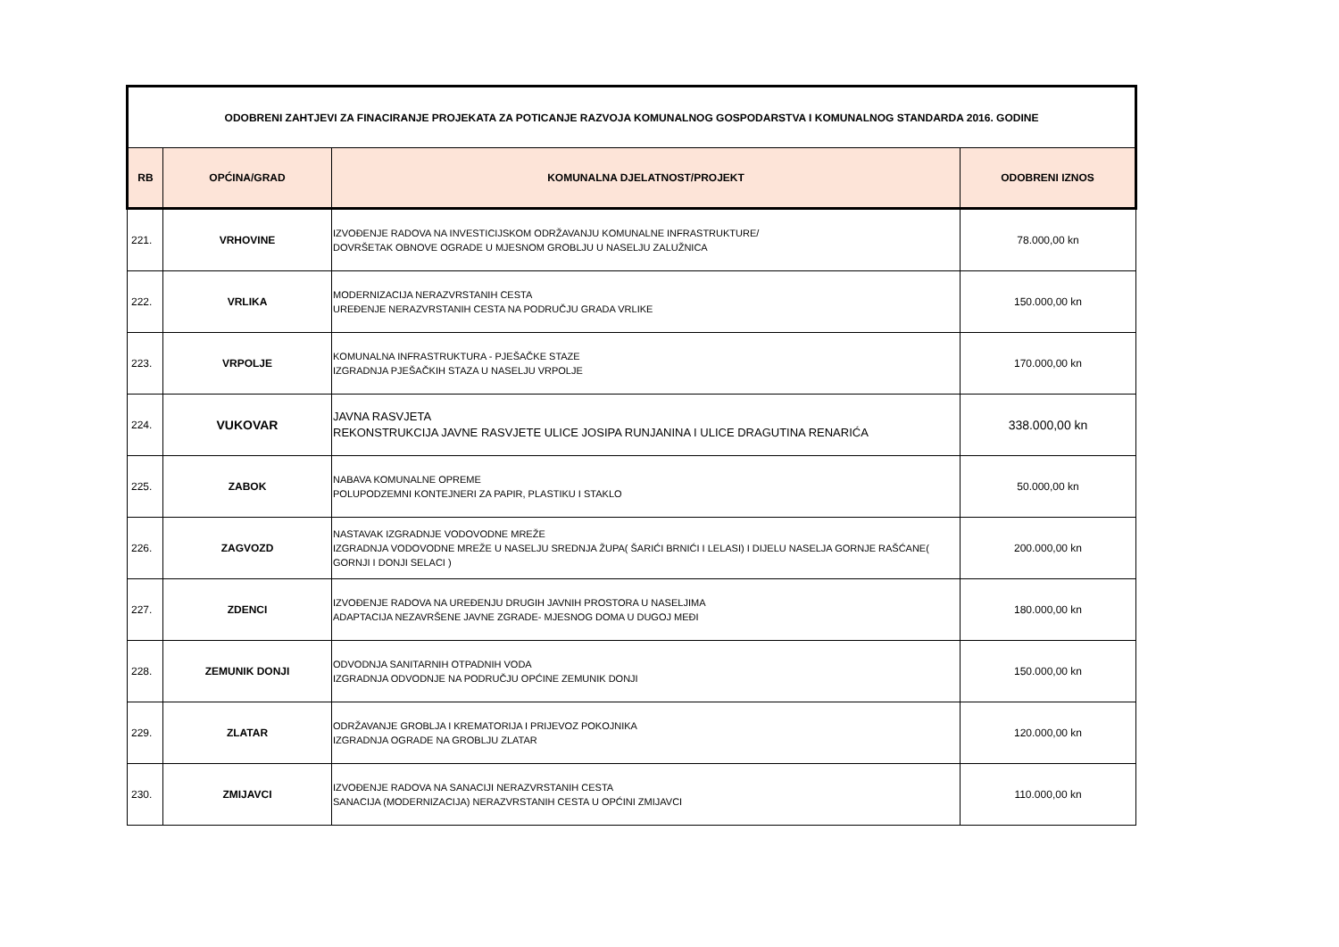| ODOBRENI ZAHTJEVI ZA FINACIRANJE PROJEKATA ZA POTICANJE RAZVOJA KOMUNALNOG GOSPODARSTVA I KOMUNALNOG STANDARDA 2016. GODINE | | | |
| RB | OPĆINA/GRAD | KOMUNALNA DJELATNOST/PROJEKT | ODOBRENI IZNOS |
| 221. | VRHOVINE | IZVOĐENJE RADOVA NA INVESTICIJSKOM ODRŽAVANJU KOMUNALNE INFRASTRUKTURE/ DOVRŠETAK OBNOVE OGRADE U MJESNOM GROBLJU U NASELJU ZALUŽNICA | 78.000,00 kn |
| 222. | VRLIKA | MODERNIZACIJA NERAZVRSTANIH CESTA UREĐENJE NERAZVRSTANIH CESTA NA PODRUČJU GRADA VRLIKE | 150.000,00 kn |
| 223. | VRPOLJE | KOMUNALNA INFRASTRUKTURA - PJEŠAČKE STAZE IZGRADNJA PJEŠAČKIH STAZA U NASELJU VRPOLJE | 170.000,00 kn |
| 224. | VUKOVAR | JAVNA RASVJETA REKONSTRUKCIJA JAVNE RASVJETE ULICE JOSIPA RUNJANINA I ULICE DRAGUTINA RENARIĆA | 338.000,00 kn |
| 225. | ZABOK | NABAVA KOMUNALNE OPREME POLUPODZEMNI KONTEJNERI ZA PAPIR, PLASTIKU I STAKLO | 50.000,00 kn |
| 226. | ZAGVOZD | NASTAVAK IZGRADNJE VODOVODNE MREŽE IZGRADNJA VODOVODNE MREŽE U NASELJU SREDNJA ŽUPA( ŠARIĆI BRNIĆI I LELASI) I DIJELU NASELJA GORNJE RAŠĆANE( GORNJI I DONJI SELACI ) | 200.000,00 kn |
| 227. | ZDENCI | IZVOĐENJE RADOVA NA UREĐENJU DRUGIH JAVNIH PROSTORA U NASELJIMA ADAPTACIJA NEZAVRŠENE JAVNE ZGRADE- MJESNOG DOMA U DUGOJ MEĐI | 180.000,00 kn |
| 228. | ZEMUNIK DONJI | ODVODNJA SANITARNIH OTPADNIH VODA IZGRADNJA ODVODNJE NA PODRUČJU OPĆINE ZEMUNIK DONJI | 150.000,00 kn |
| 229. | ZLATAR | ODRŽAVANJE GROBLJA I KREMATORIJA I PRIJEVOZ POKOJNIKA IZGRADNJA OGRADE NA GROBLJU ZLATAR | 120.000,00 kn |
| 230. | ZMIJAVCI | IZVOĐENJE RADOVA NA SANACIJI NERAZVRSTANIH CESTA SANACIJA (MODERNIZACIJA) NERAZVRSTANIH CESTA U OPĆINI ZMIJAVCI | 110.000,00 kn |